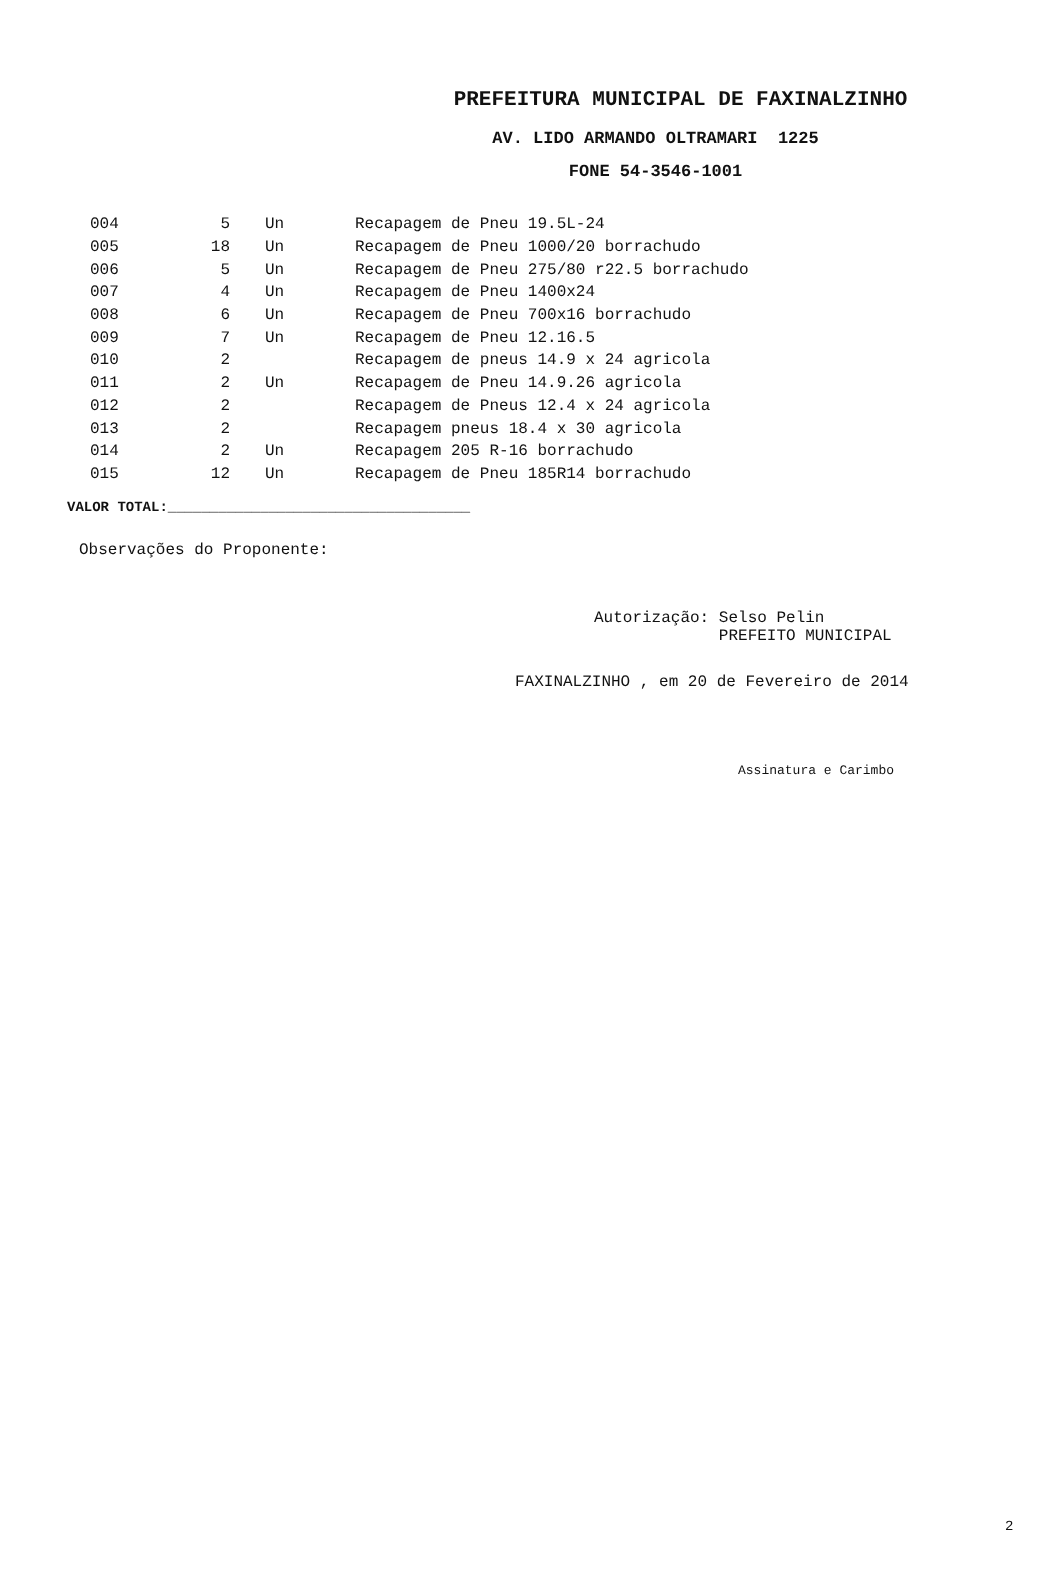PREFEITURA MUNICIPAL DE FAXINALZINHO
AV. LIDO ARMANDO OLTRAMARI 1225
FONE 54-3546-1001
| 004 | 5 | Un | Recapagem de Pneu 19.5L-24 |
| 005 | 18 | Un | Recapagem de Pneu 1000/20 borrachudo |
| 006 | 5 | Un | Recapagem de Pneu 275/80 r22.5 borrachudo |
| 007 | 4 | Un | Recapagem de Pneu 1400x24 |
| 008 | 6 | Un | Recapagem de Pneu 700x16 borrachudo |
| 009 | 7 | Un | Recapagem de Pneu 12.16.5 |
| 010 | 2 | | Recapagem de pneus 14.9 x 24 agricola |
| 011 | 2 | Un | Recapagem de Pneu 14.9.26 agricola |
| 012 | 2 | | Recapagem de Pneus 12.4 x 24 agricola |
| 013 | 2 | | Recapagem pneus 18.4 x 30 agricola |
| 014 | 2 | Un | Recapagem 205 R-16 borrachudo |
| 015 | 12 | Un | Recapagem de Pneu 185R14 borrachudo |
VALOR TOTAL:____________________________________
Observações do Proponente:
Autorização: Selso Pelin
PREFEITO MUNICIPAL
FAXINALZINHO , em 20 de Fevereiro de 2014
Assinatura e Carimbo
2